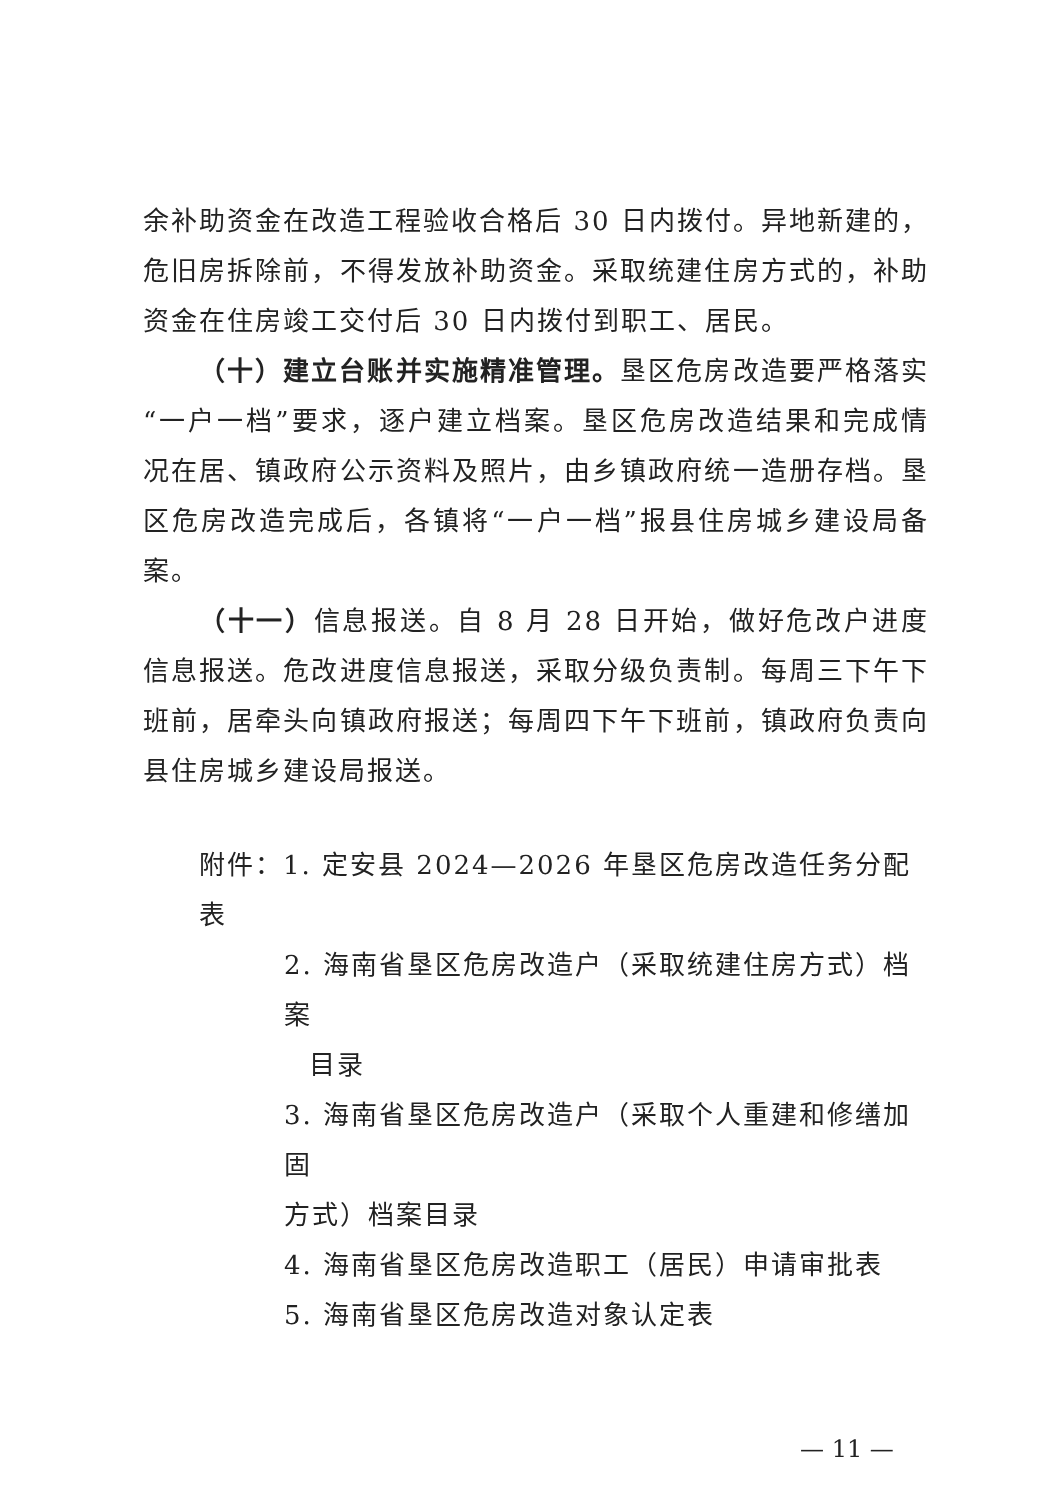余补助资金在改造工程验收合格后 30 日内拨付。异地新建的，危旧房拆除前，不得发放补助资金。采取统建住房方式的，补助资金在住房竣工交付后 30 日内拨付到职工、居民。
（十）建立台账并实施精准管理。垦区危房改造要严格落实“一户一档”要求，逐户建立档案。垦区危房改造结果和完成情况在居、镇政府公示资料及照片，由乡镇政府统一造册存档。垦区危房改造完成后，各镇将“一户一档”报县住房城乡建设局备案。
（十一）信息报送。自 8 月 28 日开始，做好危改户进度信息报送。危改进度信息报送，采取分级负责制。每周三下午下班前，居牵头向镇政府报送；每周四下午下班前，镇政府负责向县住房城乡建设局报送。
附件：1. 定安县 2024—2026 年垦区危房改造任务分配表
2. 海南省垦区危房改造户（采取统建住房方式）档案
目录
3. 海南省垦区危房改造户（采取个人重建和修缮加固
方式）档案目录
4. 海南省垦区危房改造职工（居民）申请审批表
5. 海南省垦区危房改造对象认定表
— 11 —